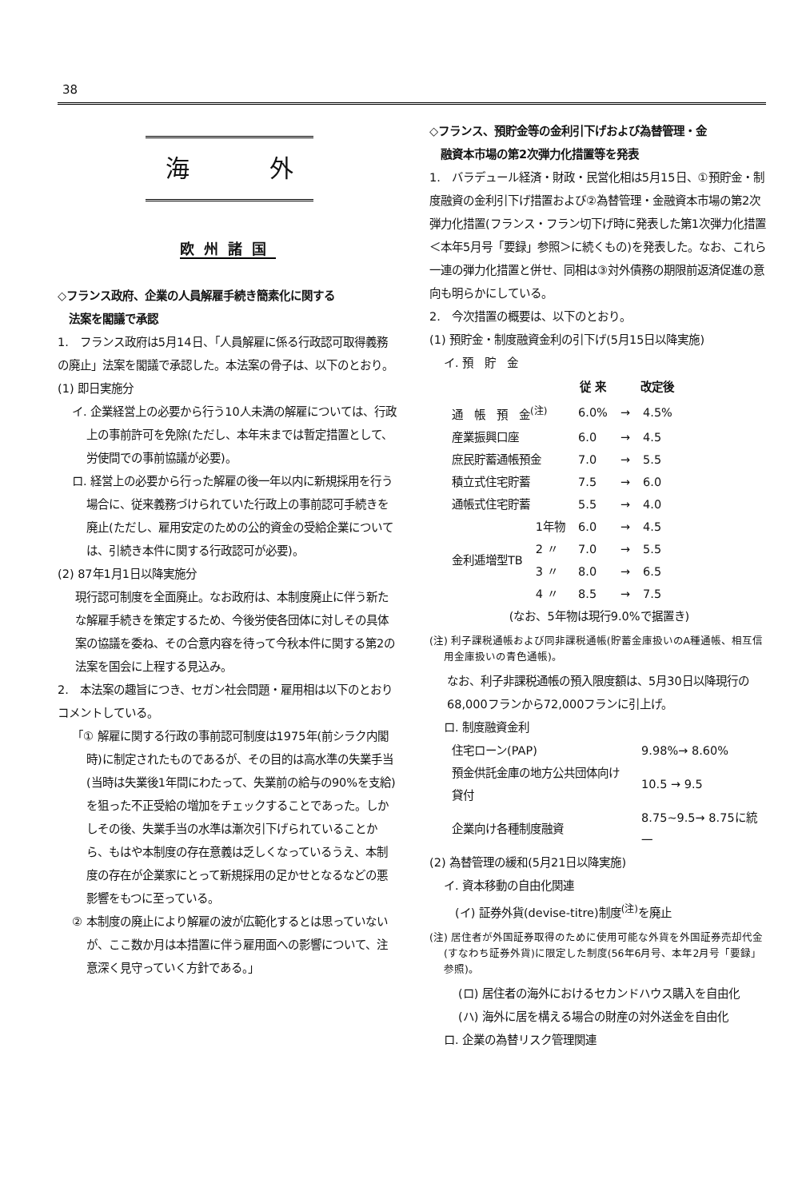38
海 外
欧州諸国
◇フランス政府、企業の人員解雇手続き簡素化に関する
　法案を閣議で承認
1.　フランス政府は5月14日、「人員解雇に係る行政認可取得義務の廃止」法案を閣議で承認した。本法案の骨子は、以下のとおり。
(1) 即日実施分
イ. 企業経営上の必要から行う10人未満の解雇については、行政上の事前許可を免除(ただし、本年末までは暫定措置として、労使間での事前協議が必要)。
ロ. 経営上の必要から行った解雇の後一年以内に新規採用を行う場合に、従来義務づけられていた行政上の事前認可手続きを廃止(ただし、雇用安定のための公的資金の受給企業については、引続き本件に関する行政認可が必要)。
(2) 87年1月1日以降実施分
現行認可制度を全面廃止。なお政府は、本制度廃止に伴う新たな解雇手続きを策定するため、今後労使各団体に対しその具体案の協議を委ね、その合意内容を待って今秋本件に関する第2の法案を国会に上程する見込み。
2.　本法案の趣旨につき、セガン社会問題・雇用相は以下のとおりコメントしている。
「① 解雇に関する行政の事前認可制度は1975年(前シラク内閣時)に制定されたものであるが、その目的は高水準の失業手当(当時は失業後1年間にわたって、失業前の給与の90%を支給)を狙った不正受給の増加をチェックすることであった。しかしその後、失業手当の水準は漸次引下げられていることから、もはや本制度の存在意義は乏しくなっているうえ、本制度の存在が企業家にとって新規採用の足かせとなるなどの悪影響をもつに至っている。
② 本制度の廃止により解雇の波が広範化するとは思っていないが、ここ数か月は本措置に伴う雇用面への影響について、注意深く見守っていく方針である。」
◇フランス、預貯金等の金利引下げおよび為替管理・金
　融資本市場の第2次弾力化措置等を発表
1.　バラデュール経済・財政・民営化相は5月15日、①預貯金・制度融資の金利引下げ措置および②為替管理・金融資本市場の第2次弾力化措置(フランス・フラン切下げ時に発表した第1次弾力化措置＜本年5月号「要録」参照＞に続くもの)を発表した。なお、これら一連の弾力化措置と併せ、同相は③対外債務の期限前返済促進の意向も明らかにしている。
2.　今次措置の概要は、以下のとおり。
(1) 預貯金・制度融資金利の引下げ(5月15日以降実施)
イ. 預　貯　金
| | | 従 来 | | 改定後 |
| --- | --- | --- | --- | --- |
| 通 帳 預 金<sup>(注)</sup> | | 6.0% | → | 4.5% |
| 産業振興口座 | | 6.0 | → | 4.5 |
| 庶民貯蓄通帳預金 | | 7.0 | → | 5.5 |
| 積立式住宅貯蓄 | | 7.5 | → | 6.0 |
| 通帳式住宅貯蓄 | | 5.5 | → | 4.0 |
| 金利逓増型TB | 1年物 | 6.0 | → | 4.5 |
| | 2 〃 | 7.0 | → | 5.5 |
| | 3 〃 | 8.0 | → | 6.5 |
| | 4 〃 | 8.5 | → | 7.5 |
(なお、5年物は現行9.0%で据置き)
(注) 利子課税通帳および同非課税通帳(貯蓄金庫扱いのA種通帳、相互信用金庫扱いの青色通帳)。
なお、利子非課税通帳の預入限度額は、5月30日以降現行の68,000フランから72,000フランに引上げ。
ロ. 制度融資金利
| 住宅ローン(PAP) | 9.98%→ 8.60% |
| 預金供託金庫の地方公共団体向け貸付 | 10.5 → 9.5 |
| 企業向け各種制度融資 | 8.75~9.5→ 8.75に統一 |
(2) 為替管理の緩和(5月21日以降実施)
イ. 資本移動の自由化関連
　(イ) 証券外貨(devise-titre)制度<sup>(注)</sup>を廃止
(注) 居住者が外国証券取得のために使用可能な外貨を外国証券売却代金(すなわち証券外貨)に限定した制度(56年6月号、本年2月号「要録」参照)。
(ロ) 居住者の海外におけるセカンドハウス購入を自由化
(ハ) 海外に居を構える場合の財産の対外送金を自由化
ロ. 企業の為替リスク管理関連